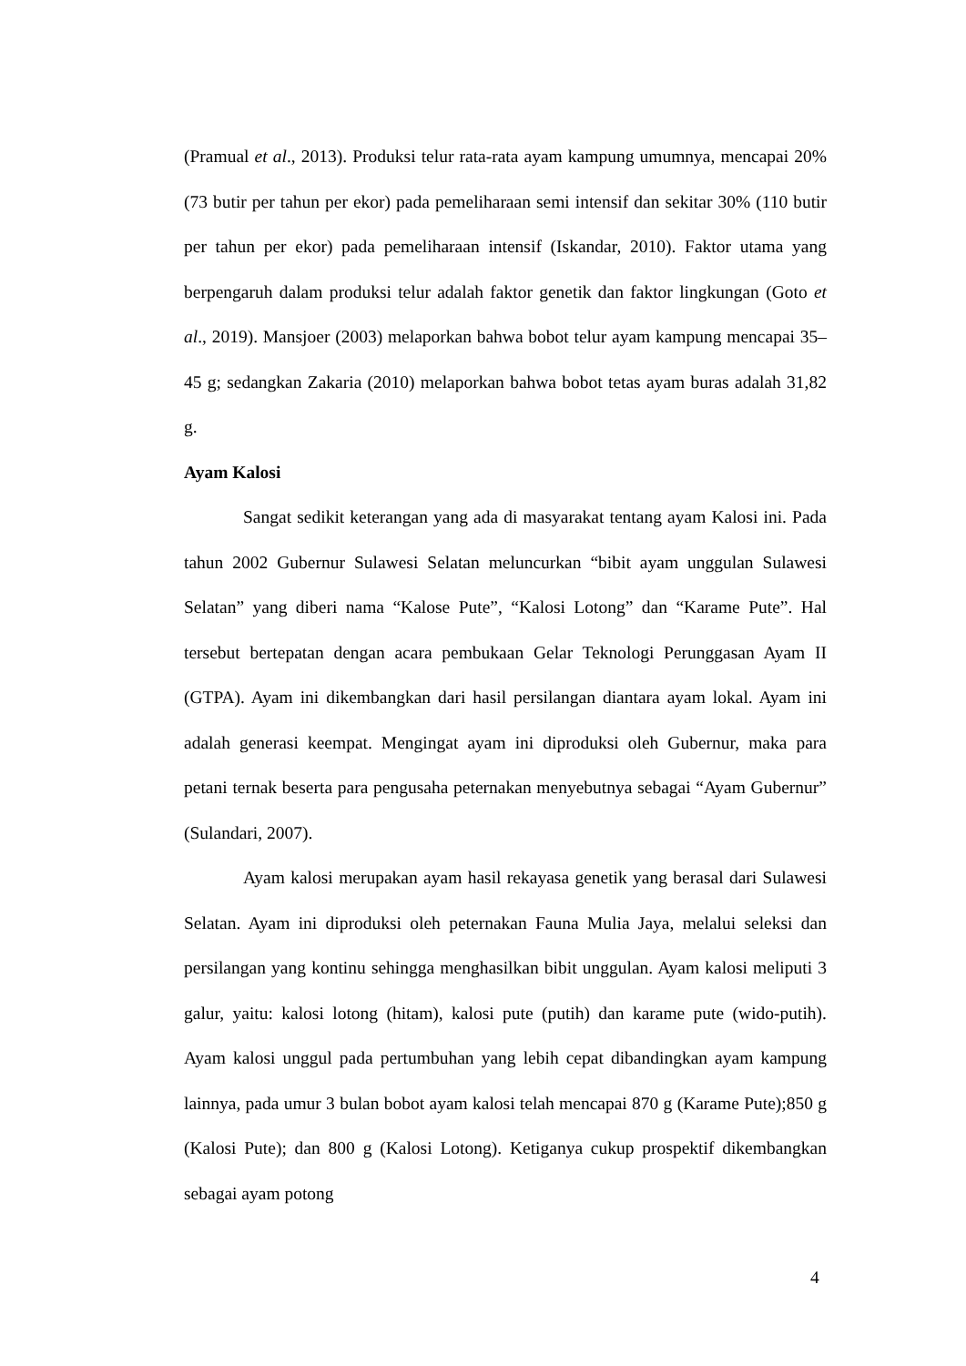(Pramual et al., 2013). Produksi telur rata-rata ayam kampung umumnya, mencapai 20% (73 butir per tahun per ekor) pada pemeliharaan semi intensif dan sekitar 30% (110 butir per tahun per ekor) pada pemeliharaan intensif (Iskandar, 2010). Faktor utama yang berpengaruh dalam produksi telur adalah faktor genetik dan faktor lingkungan (Goto et al., 2019). Mansjoer (2003) melaporkan bahwa bobot telur ayam kampung mencapai 35–45 g; sedangkan Zakaria (2010) melaporkan bahwa bobot tetas ayam buras adalah 31,82 g.
Ayam Kalosi
Sangat sedikit keterangan yang ada di masyarakat tentang ayam Kalosi ini. Pada tahun 2002 Gubernur Sulawesi Selatan meluncurkan “bibit ayam unggulan Sulawesi Selatan” yang diberi nama “Kalose Pute”, “Kalosi Lotong” dan “Karame Pute”. Hal tersebut bertepatan dengan acara pembukaan Gelar Teknologi Perunggasan Ayam II (GTPA). Ayam ini dikembangkan dari hasil persilangan diantara ayam lokal. Ayam ini adalah generasi keempat. Mengingat ayam ini diproduksi oleh Gubernur, maka para petani ternak beserta para pengusaha peternakan menyebutnya sebagai “Ayam Gubernur” (Sulandari, 2007).
Ayam kalosi merupakan ayam hasil rekayasa genetik yang berasal dari Sulawesi Selatan. Ayam ini diproduksi oleh peternakan Fauna Mulia Jaya, melalui seleksi dan persilangan yang kontinu sehingga menghasilkan bibit unggulan. Ayam kalosi meliputi 3 galur, yaitu: kalosi lotong (hitam), kalosi pute (putih) dan karame pute (wido-putih). Ayam kalosi unggul pada pertumbuhan yang lebih cepat dibandingkan ayam kampung lainnya, pada umur 3 bulan bobot ayam kalosi telah mencapai 870 g (Karame Pute);850 g (Kalosi Pute); dan 800 g (Kalosi Lotong). Ketiganya cukup prospektif dikembangkan sebagai ayam potong
4